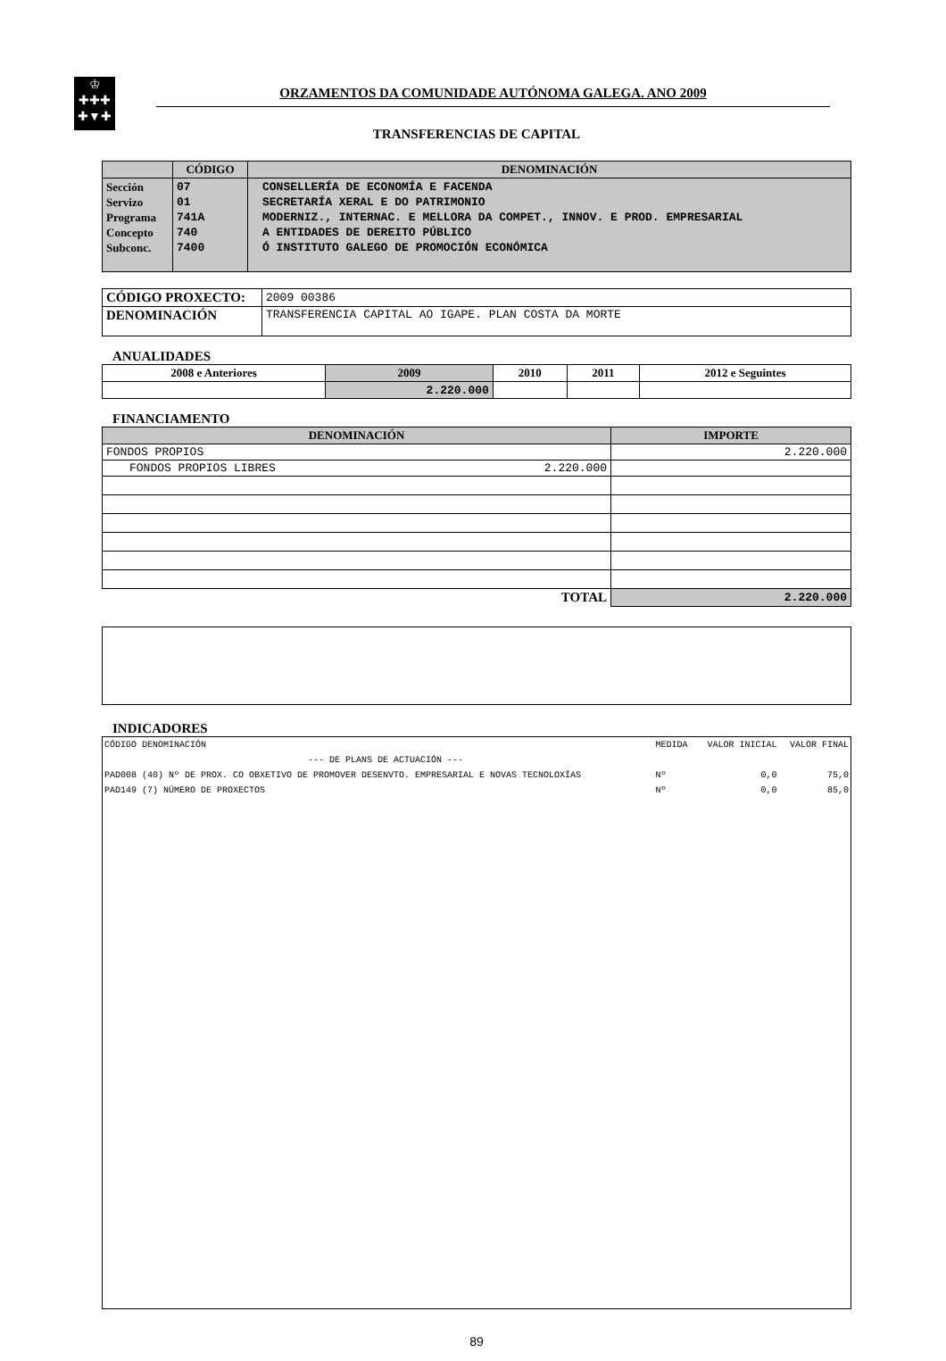♔
✚✚✚
✚▼✚
ORZAMENTOS DA COMUNIDADE AUTÓNOMA GALEGA. ANO 2009
TRANSFERENCIAS DE CAPITAL
| | CÓDIGO | DENOMINACIÓN |
| --- | --- | --- |
| Sección Servizo Programa Concepto Subconc. | 07 01 741A 740 7400 | CONSELLERÍA DE ECONOMÍA E FACENDA SECRETARÍA XERAL E DO PATRIMONIO MODERNIZ., INTERNAC. E MELLORA DA COMPET., INNOV. E PROD. EMPRESARIAL A ENTIDADES DE DEREITO PÚBLICO Ó INSTITUTO GALEGO DE PROMOCIÓN ECONÓMICA |
| CÓDIGO PROXECTO: | 2009 00386 |
| DENOMINACIÓN | TRANSFERENCIA CAPITAL AO IGAPE. PLAN COSTA DA MORTE |
ANUALIDADES
| 2008 e Anteriores | 2009 | 2010 | 2011 | 2012 e Seguintes |
| --- | --- | --- | --- | --- |
| | 2.220.000 | | | |
FINANCIAMENTO
| DENOMINACIÓN | IMPORTE |
| --- | --- |
| FONDOS PROPIOS | 2.220.000 |
| FONDOS PROPIOS LIBRES 2.220.000 | |
| TOTAL | 2.220.000 |
INDICADORES
| CÓDIGO DENOMINACIÓN | MEDIDA | VALOR INICIAL | VALOR FINAL |
| --- DE PLANS DE ACTUACIÓN --- | | | |
| PAD008 (40) Nº DE PROX. CO OBXETIVO DE PROMOVER DESENVTO. EMPRESARIAL E NOVAS TECNOLOXÍAS | Nº | 0,0 | 75,0 |
| PAD149 (7) NÚMERO DE PROXECTOS | Nº | 0,0 | 85,0 |
89